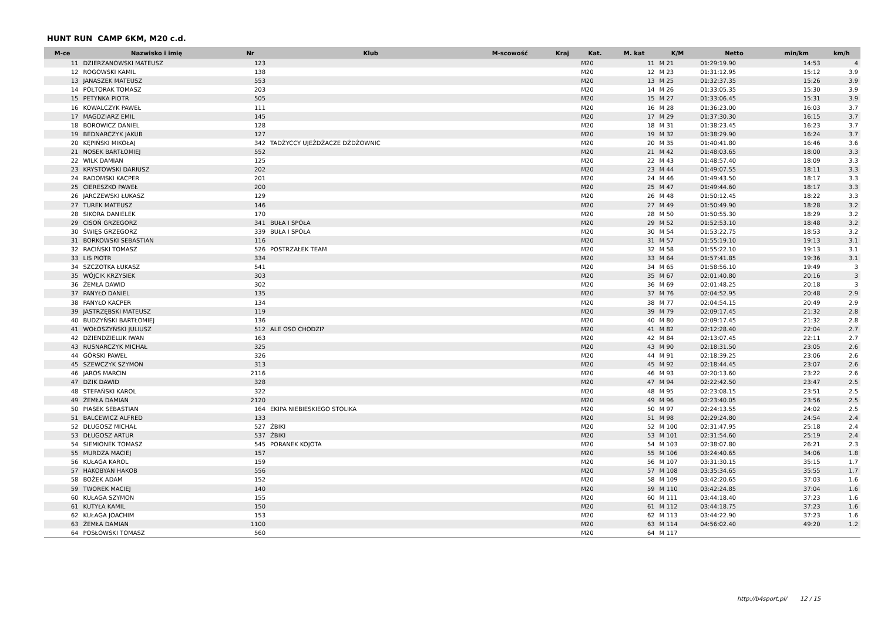HUNT RUN CAMP 6KM, M20 c.d.
| M-ce | Nazwisko i imię | Nr | Klub | M-scowość | Kraj | Kat. | M. kat | K/M | Netto | min/km | km/h |
| --- | --- | --- | --- | --- | --- | --- | --- | --- | --- | --- | --- |
| 11 | DZIERZANOWSKI MATEUSZ | 123 | | | | M20 | 11 | M 21 | 01:29:19.90 | 14:53 | 4 |
| 12 | ROGOWSKI KAMIL | 138 | | | | M20 | 12 | M 23 | 01:31:12.95 | 15:12 | 3.9 |
| 13 | JANASZEK MATEUSZ | 553 | | | | M20 | 13 | M 25 | 01:32:37.35 | 15:26 | 3.9 |
| 14 | PÓŁTORAK TOMASZ | 203 | | | | M20 | 14 | M 26 | 01:33:05.35 | 15:30 | 3.9 |
| 15 | PETYNKA PIOTR | 505 | | | | M20 | 15 | M 27 | 01:33:06.45 | 15:31 | 3.9 |
| 16 | KOWALCZYK PAWEŁ | 111 | | | | M20 | 16 | M 28 | 01:36:23.00 | 16:03 | 3.7 |
| 17 | MAGDZIARZ EMIL | 145 | | | | M20 | 17 | M 29 | 01:37:30.30 | 16:15 | 3.7 |
| 18 | BOROWICZ DANIEL | 128 | | | | M20 | 18 | M 31 | 01:38:23.45 | 16:23 | 3.7 |
| 19 | BEDNARCZYK JAKUB | 127 | | | | M20 | 19 | M 32 | 01:38:29.90 | 16:24 | 3.7 |
| 20 | KĘPIŃSKI MIKOŁAJ | 342 | TADŻYCCY UJEŻDŻACZE DŻDŻOWNIC | | | M20 | 20 | M 35 | 01:40:41.80 | 16:46 | 3.6 |
| 21 | NOSEK BARTŁOMIEJ | 552 | | | | M20 | 21 | M 42 | 01:48:03.65 | 18:00 | 3.3 |
| 22 | WILK DAMIAN | 125 | | | | M20 | 22 | M 43 | 01:48:57.40 | 18:09 | 3.3 |
| 23 | KRYSTOWSKI DARIUSZ | 202 | | | | M20 | 23 | M 44 | 01:49:07.55 | 18:11 | 3.3 |
| 24 | RADOMSKI KACPER | 201 | | | | M20 | 24 | M 46 | 01:49:43.50 | 18:17 | 3.3 |
| 25 | CIERESZKO PAWEŁ | 200 | | | | M20 | 25 | M 47 | 01:49:44.60 | 18:17 | 3.3 |
| 26 | JARCZEWSKI ŁUKASZ | 129 | | | | M20 | 26 | M 48 | 01:50:12.45 | 18:22 | 3.3 |
| 27 | TUREK MATEUSZ | 146 | | | | M20 | 27 | M 49 | 01:50:49.90 | 18:28 | 3.2 |
| 28 | SIKORA DANIELEK | 170 | | | | M20 | 28 | M 50 | 01:50:55.30 | 18:29 | 3.2 |
| 29 | CISOŃ GRZEGORZ | 341 | BUŁA I SPÓŁA | | | M20 | 29 | M 52 | 01:52:53.10 | 18:48 | 3.2 |
| 30 | ŚWIĘS GRZEGORZ | 339 | BUŁA I SPÓŁA | | | M20 | 30 | M 54 | 01:53:22.75 | 18:53 | 3.2 |
| 31 | BORKOWSKI SEBASTIAN | 116 | | | | M20 | 31 | M 57 | 01:55:19.10 | 19:13 | 3.1 |
| 32 | RACIŃSKI TOMASZ | 526 | POSTRZAŁEK TEAM | | | M20 | 32 | M 58 | 01:55:22.10 | 19:13 | 3.1 |
| 33 | LIS PIOTR | 334 | | | | M20 | 33 | M 64 | 01:57:41.85 | 19:36 | 3.1 |
| 34 | SZCZOTKA ŁUKASZ | 541 | | | | M20 | 34 | M 65 | 01:58:56.10 | 19:49 | 3 |
| 35 | WÓJCIK KRZYSIEK | 303 | | | | M20 | 35 | M 67 | 02:01:40.80 | 20:16 | 3 |
| 36 | ŻEMŁA DAWID | 302 | | | | M20 | 36 | M 69 | 02:01:48.25 | 20:18 | 3 |
| 37 | PANYŁO DANIEL | 135 | | | | M20 | 37 | M 76 | 02:04:52.95 | 20:48 | 2.9 |
| 38 | PANYŁO KACPER | 134 | | | | M20 | 38 | M 77 | 02:04:54.15 | 20:49 | 2.9 |
| 39 | JASTRZĘBSKI MATEUSZ | 119 | | | | M20 | 39 | M 79 | 02:09:17.45 | 21:32 | 2.8 |
| 40 | BUDZYŃSKI BARTŁOMIEJ | 136 | | | | M20 | 40 | M 80 | 02:09:17.45 | 21:32 | 2.8 |
| 41 | WOŁOSZYŃSKI JULIUSZ | 512 | ALE OSO CHODZI? | | | M20 | 41 | M 82 | 02:12:28.40 | 22:04 | 2.7 |
| 42 | DZIENDZIELUK IWAN | 163 | | | | M20 | 42 | M 84 | 02:13:07.45 | 22:11 | 2.7 |
| 43 | RUSNARCZYK MICHAŁ | 325 | | | | M20 | 43 | M 90 | 02:18:31.50 | 23:05 | 2.6 |
| 44 | GÓRSKI PAWEŁ | 326 | | | | M20 | 44 | M 91 | 02:18:39.25 | 23:06 | 2.6 |
| 45 | SZEWCZYK SZYMON | 313 | | | | M20 | 45 | M 92 | 02:18:44.45 | 23:07 | 2.6 |
| 46 | JAROS MARCIN | 2116 | | | | M20 | 46 | M 93 | 02:20:13.60 | 23:22 | 2.6 |
| 47 | DZIK DAWID | 328 | | | | M20 | 47 | M 94 | 02:22:42.50 | 23:47 | 2.5 |
| 48 | STEFAŃSKI KAROL | 322 | | | | M20 | 48 | M 95 | 02:23:08.15 | 23:51 | 2.5 |
| 49 | ŻEMŁA DAMIAN | 2120 | | | | M20 | 49 | M 96 | 02:23:40.05 | 23:56 | 2.5 |
| 50 | PIASEK SEBASTIAN | 164 | EKIPA NIEBIESKIEGO STOLIKA | | | M20 | 50 | M 97 | 02:24:13.55 | 24:02 | 2.5 |
| 51 | BALCEWICZ ALFRED | 133 | | | | M20 | 51 | M 98 | 02:29:24.80 | 24:54 | 2.4 |
| 52 | DŁUGOSZ MICHAŁ | 527 | ŻBIKI | | | M20 | 52 | M 100 | 02:31:47.95 | 25:18 | 2.4 |
| 53 | DŁUGOSZ ARTUR | 537 | ŻBIKI | | | M20 | 53 | M 101 | 02:31:54.60 | 25:19 | 2.4 |
| 54 | SIEMIONEK TOMASZ | 545 | PORANEK KOJOTA | | | M20 | 54 | M 103 | 02:38:07.80 | 26:21 | 2.3 |
| 55 | MURDZA MACIEJ | 157 | | | | M20 | 55 | M 106 | 03:24:40.65 | 34:06 | 1.8 |
| 56 | KUŁAGA KAROL | 159 | | | | M20 | 56 | M 107 | 03:31:30.15 | 35:15 | 1.7 |
| 57 | HAKOBYAN HAKOB | 556 | | | | M20 | 57 | M 108 | 03:35:34.65 | 35:55 | 1.7 |
| 58 | BOŻEK ADAM | 152 | | | | M20 | 58 | M 109 | 03:42:20.65 | 37:03 | 1.6 |
| 59 | TWOREK MACIEJ | 140 | | | | M20 | 59 | M 110 | 03:42:24.85 | 37:04 | 1.6 |
| 60 | KUŁAGA SZYMON | 155 | | | | M20 | 60 | M 111 | 03:44:18.40 | 37:23 | 1.6 |
| 61 | KUTYŁA KAMIL | 150 | | | | M20 | 61 | M 112 | 03:44:18.75 | 37:23 | 1.6 |
| 62 | KUŁAGA JOACHIM | 153 | | | | M20 | 62 | M 113 | 03:44:22.90 | 37:23 | 1.6 |
| 63 | ŻEMŁA DAMIAN | 1100 | | | | M20 | 63 | M 114 | 04:56:02.40 | 49:20 | 1.2 |
| 64 | POSŁOWSKI TOMASZ | 560 | | | | M20 | 64 | M 117 | | | |
http://b4sport.pl/ 12 / 15